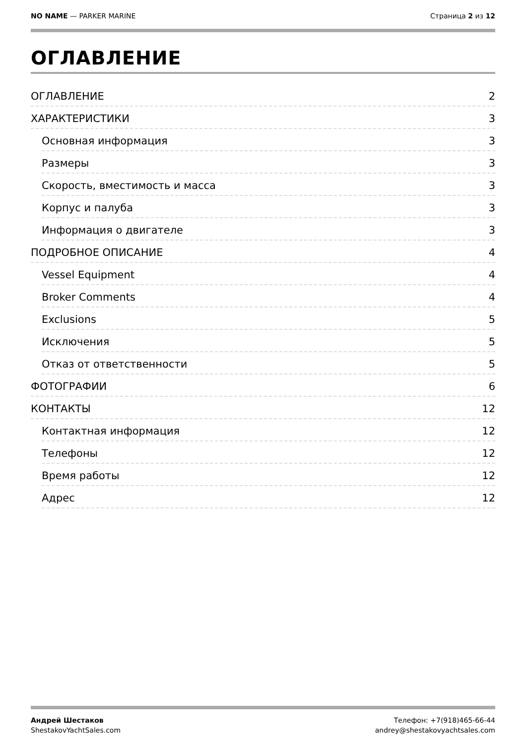NO NAME — PARKER MARINE Страница 2 из 12
ОГЛАВЛЕНИЕ
ОГЛАВЛЕНИЕ 2
ХАРАКТЕРИСТИКИ 3
Основная информация 3
Размеры 3
Скорость, вместимость и масса 3
Корпус и палуба 3
Информация о двигателе 3
ПОДРОБНОЕ ОПИСАНИЕ 4
Vessel Equipment 4
Broker Comments 4
Exclusions 5
Исключения 5
Отказ от ответственности 5
ФОТОГРАФИИ 6
КОНТАКТЫ 12
Контактная информация 12
Телефоны 12
Время работы 12
Адрес 12
Андрей Шестаков
ShestakovYachtSales.com
Телефон: +7(918)465-66-44
andrey@shestakovyachtsales.com